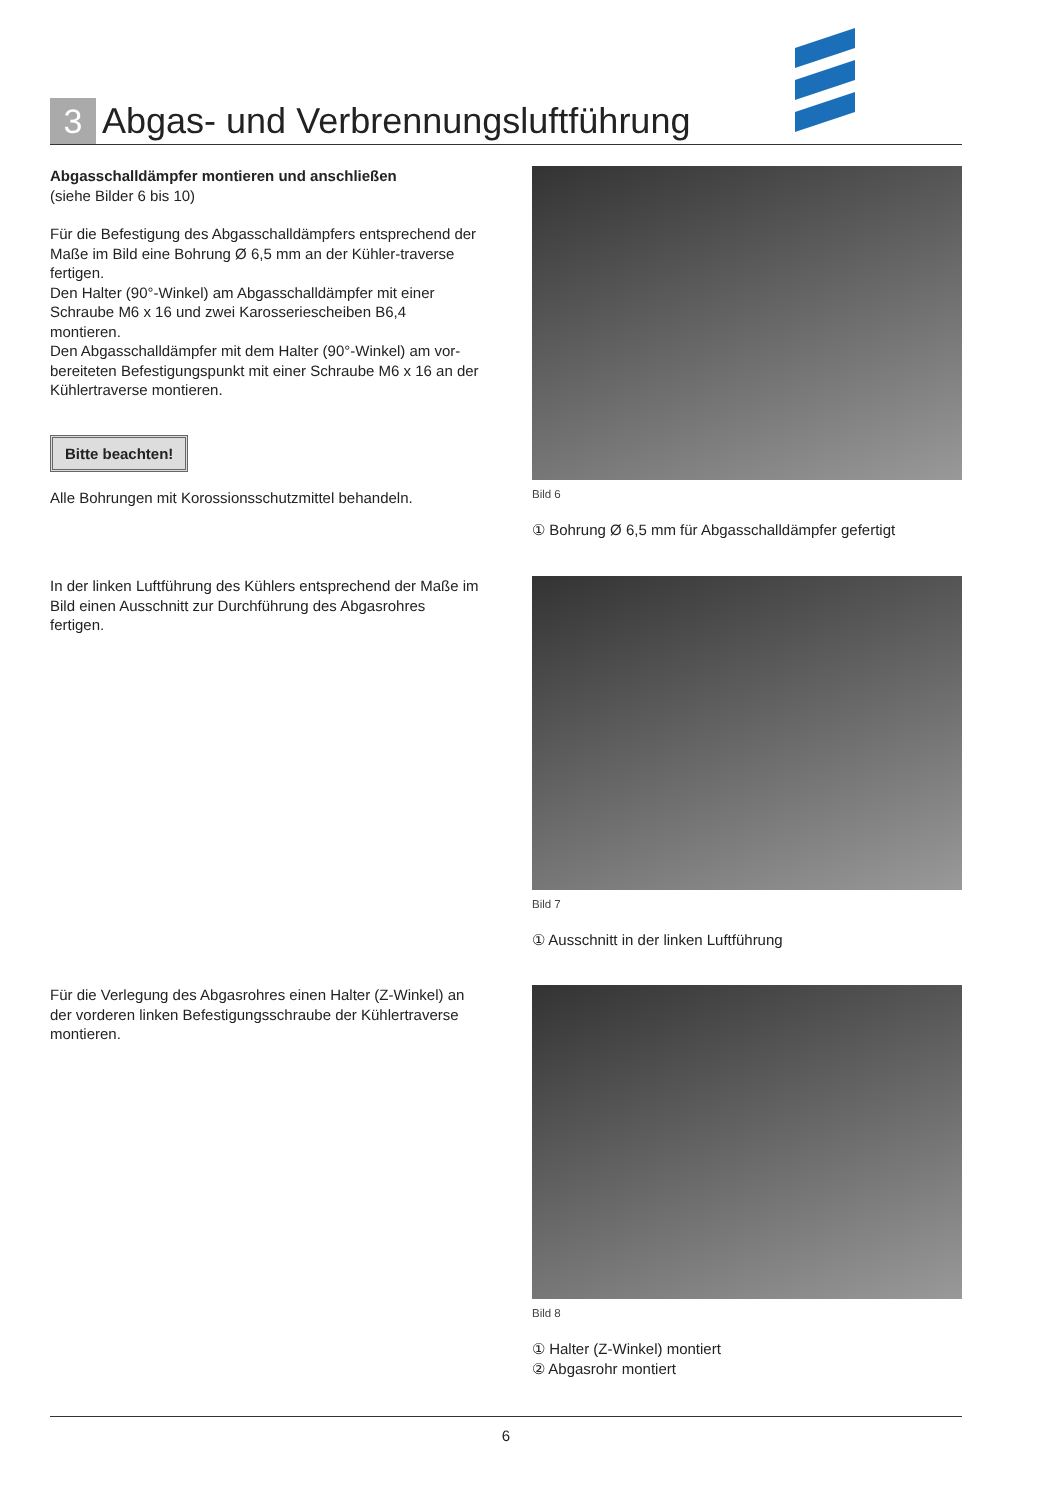3
Abgas- und Verbrennungsluftführung
Abgasschalldämpfer montieren und anschließen
(siehe Bilder 6 bis 10)
Für die Befestigung des Abgasschalldämpfers entsprechend der Maße im Bild eine Bohrung Ø 6,5 mm an der Kühler-traverse fertigen.
Den Halter (90°-Winkel) am Abgasschalldämpfer mit einer Schraube M6 x 16 und zwei Karosseriescheiben B6,4 montieren.
Den Abgasschalldämpfer mit dem Halter (90°-Winkel) am vor-bereiteten Befestigungspunkt mit einer Schraube M6 x 16 an der Kühlertraverse montieren.
Bitte beachten!
Alle Bohrungen mit Korossionsschutzmittel behandeln.
Bild 6
① Bohrung Ø 6,5 mm für Abgasschalldämpfer gefertigt
In der linken Luftführung des Kühlers entsprechend der Maße im Bild einen Ausschnitt zur Durchführung des Abgasrohres fertigen.
Bild 7
① Ausschnitt in der linken Luftführung
Für die Verlegung des Abgasrohres einen Halter (Z-Winkel) an der vorderen linken Befestigungsschraube der Kühlertraverse montieren.
Bild 8
① Halter (Z-Winkel) montiert
② Abgasrohr montiert
6